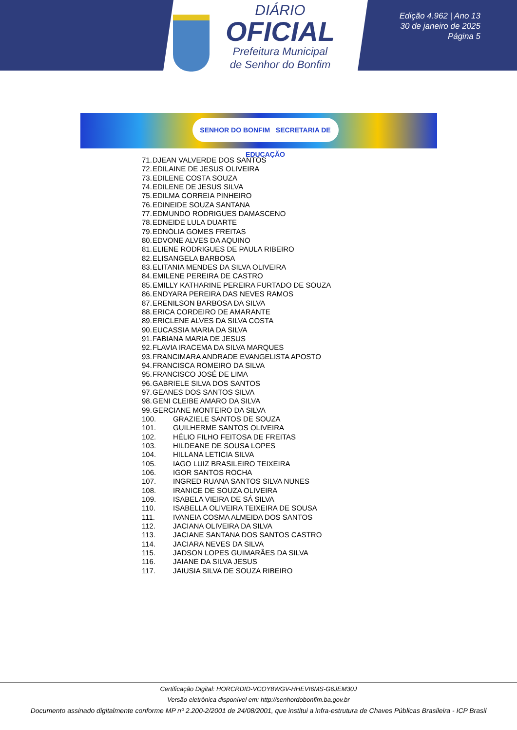DIÁRIO
OFICIAL
Prefeitura Municipal
de Senhor do Bonfim
Edição 4.962 | Ano 13
30 de janeiro de 2025
Página 5
SENHOR DO BONFIM SECRETARIA DE EDUCAÇÃO
71. DJEAN VALVERDE DOS SANTOS
72. EDILAINE DE JESUS OLIVEIRA
73. EDILENE COSTA SOUZA
74. EDILENE DE JESUS SILVA
75. EDILMA CORREIA PINHEIRO
76. EDINEIDE SOUZA SANTANA
77. EDMUNDO RODRIGUES DAMASCENO
78. EDNEIDE LULA DUARTE
79. EDNÓLIA GOMES FREITAS
80. EDVONE ALVES DA AQUINO
81. ELIENE RODRIGUES DE PAULA RIBEIRO
82. ELISANGELA BARBOSA
83. ELITANIA MENDES DA SILVA OLIVEIRA
84. EMILENE PEREIRA DE CASTRO
85. EMILLY KATHARINE PEREIRA FURTADO DE SOUZA
86. ENDYARA PEREIRA DAS NEVES RAMOS
87. ERENILSON BARBOSA DA SILVA
88. ERICA CORDEIRO DE AMARANTE
89. ERICLENE ALVES DA SILVA COSTA
90. EUCASSIA MARIA DA SILVA
91. FABIANA MARIA DE JESUS
92. FLAVIA IRACEMA DA SILVA MARQUES
93. FRANCIMARA ANDRADE EVANGELISTA APOSTO
94. FRANCISCA ROMEIRO DA SILVA
95. FRANCISCO JOSÉ DE LIMA
96. GABRIELE SILVA DOS SANTOS
97. GEANES DOS SANTOS SILVA
98. GENI CLEIBE AMARO DA SILVA
99. GERCIANE MONTEIRO DA SILVA
100. GRAZIELE SANTOS DE SOUZA
101. GUILHERME SANTOS OLIVEIRA
102. HÉLIO FILHO FEITOSA DE FREITAS
103. HILDEANE DE SOUSA LOPES
104. HILLANA LETICIA SILVA
105. IAGO LUIZ BRASILEIRO TEIXEIRA
106. IGOR SANTOS ROCHA
107. INGRED RUANA SANTOS SILVA NUNES
108. IRANICE DE SOUZA OLIVEIRA
109. ISABELA VIEIRA DE SÁ SILVA
110. ISABELLA OLIVEIRA TEIXEIRA DE SOUSA
111. IVANEIA COSMA ALMEIDA DOS SANTOS
112. JACIANA OLIVEIRA DA SILVA
113. JACIANE SANTANA DOS SANTOS CASTRO
114. JACIARA NEVES DA SILVA
115. JADSON LOPES GUIMARÃES DA SILVA
116. JAIANE DA SILVA JESUS
117. JAIUSIA SILVA DE SOUZA RIBEIRO
Certificação Digital: HORCRDID-VCOY8WGV-HHEVI6MS-G6JEM30J
Versão eletrônica disponível em: http://senhordobonfim.ba.gov.br
Documento assinado digitalmente conforme MP nº 2.200-2/2001 de 24/08/2001, que institui a infra-estrutura de Chaves Públicas Brasileira - ICP Brasil